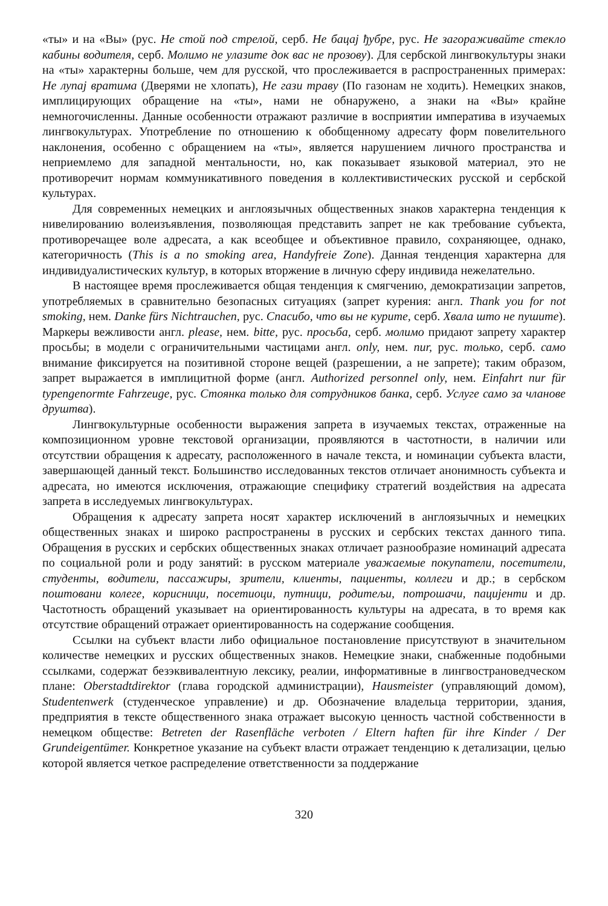«ты» и на «Вы» (рус. Не стой под стрелой, серб. Не бацај ђубре, рус. Не загораживайте стекло кабины водителя, серб. Молимо не улазите док вас не прозову). Для сербской лингвокультуры знаки на «ты» характерны больше, чем для русской, что прослеживается в распространенных примерах: Не лупај вратима (Дверями не хлопать), Не гази траву (По газонам не ходить). Немецких знаков, имплицирующих обращение на «ты», нами не обнаружено, а знаки на «Вы» крайне немногочисленны. Данные особенности отражают различие в восприятии императива в изучаемых лингвокультурах. Употребление по отношению к обобщенному адресату форм повелительного наклонения, особенно с обращением на «ты», является нарушением личного пространства и неприемлемо для западной ментальности, но, как показывает языковой материал, это не противоречит нормам коммуникативного поведения в коллективистических русской и сербской культурах.
Для современных немецких и англоязычных общественных знаков характерна тенденция к нивелированию волеизъявления, позволяющая представить запрет не как требование субъекта, противоречащее воле адресата, а как всеобщее и объективное правило, сохраняющее, однако, категоричность (This is a no smoking area, Handyfreie Zone). Данная тенденция характерна для индивидуалистических культур, в которых вторжение в личную сферу индивида нежелательно.
В настоящее время прослеживается общая тенденция к смягчению, демократизации запретов, употребляемых в сравнительно безопасных ситуациях (запрет курения: англ. Thank you for not smoking, нем. Danke fürs Nichtrauchen, рус. Спасибо, что вы не курите, серб. Хвала што не пушите). Маркеры вежливости англ. please, нем. bitte, рус. просьба, серб. молимо придают запрету характер просьбы; в модели с ограничительными частицами англ. only, нем. nur, рус. только, серб. само внимание фиксируется на позитивной стороне вещей (разрешении, а не запрете); таким образом, запрет выражается в имплицитной форме (англ. Authorized personnel only, нем. Einfahrt nur für typengenormte Fahrzeuge, рус. Стоянка только для сотрудников банка, серб. Услуге само за чланове друштва).
Лингвокультурные особенности выражения запрета в изучаемых текстах, отраженные на композиционном уровне текстовой организации, проявляются в частотности, в наличии или отсутствии обращения к адресату, расположенного в начале текста, и номинации субъекта власти, завершающей данный текст. Большинство исследованных текстов отличает анонимность субъекта и адресата, но имеются исключения, отражающие специфику стратегий воздействия на адресата запрета в исследуемых лингвокультурах.
Обращения к адресату запрета носят характер исключений в англоязычных и немецких общественных знаках и широко распространены в русских и сербских текстах данного типа. Обращения в русских и сербских общественных знаках отличает разнообразие номинаций адресата по социальной роли и роду занятий: в русском материале уважаемые покупатели, посетители, студенты, водители, пассажиры, зрители, клиенты, пациенты, коллеги и др.; в сербском поштовани колеге, корисници, посетиоци, путници, родитељи, потрошачи, пацијенти и др. Частотность обращений указывает на ориентированность культуры на адресата, в то время как отсутствие обращений отражает ориентированность на содержание сообщения.
Ссылки на субъект власти либо официальное постановление присутствуют в значительном количестве немецких и русских общественных знаков. Немецкие знаки, снабженные подобными ссылками, содержат безэквивалентную лексику, реалии, информативные в лингвострановедческом плане: Oberstadtdirektor (глава городской администрации), Hausmeister (управляющий домом), Studentenwerk (студенческое управление) и др. Обозначение владельца территории, здания, предприятия в тексте общественного знака отражает высокую ценность частной собственности в немецком обществе: Betreten der Rasenfläche verboten / Eltern haften für ihre Kinder / Der Grundeigentümer. Конкретное указание на субъект власти отражает тенденцию к детализации, целью которой является четкое распределение ответственности за поддержание
320